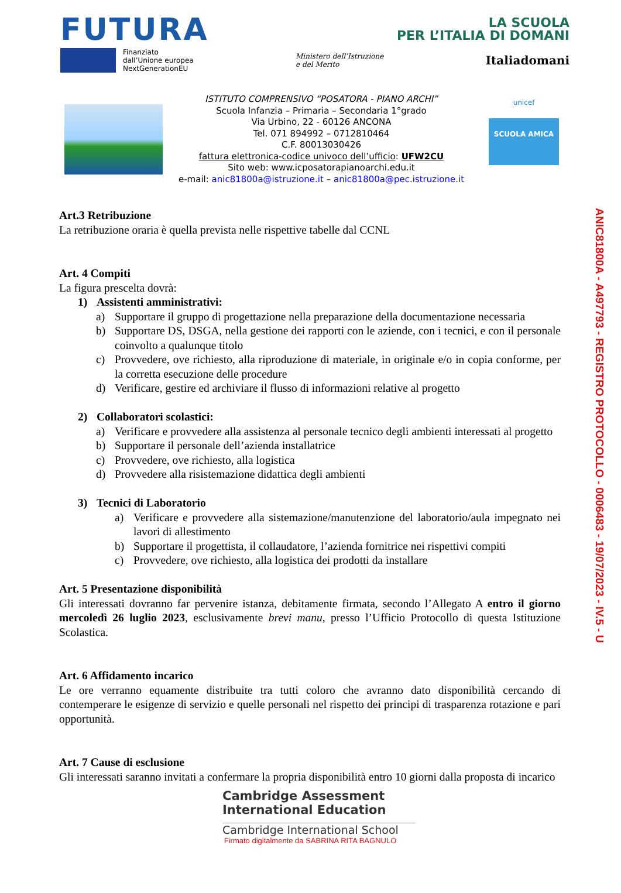FUTURA LA SCUOLA
PER L’ITALIA DI DOMANI
Finanziato
dall’Unione europea
NextGenerationEU Ministero dell’Istruzione
e del Merito Italiadomani
ISTITUTO COMPRENSIVO “POSATORA - PIANO ARCHI”
Scuola Infanzia – Primaria – Secondaria 1°grado
Via Urbino, 22 - 60126 ANCONA
Tel. 071 894992 – 0712810464
C.F. 80013030426
fattura elettronica-codice univoco dell’ufficio: UFW2CU
Sito web: www.icposatorapianoarchi.edu.it
e-mail: anic81800a@istruzione.it – anic81800a@pec.istruzione.it
unicef
SCUOLA AMICA
Art.3 Retribuzione
La retribuzione oraria è quella prevista nelle rispettive tabelle dal CCNL
Art. 4 Compiti
La figura prescelta dovrà:
1) Assistenti amministrativi:
a) Supportare il gruppo di progettazione nella preparazione della documentazione necessaria
b) Supportare DS, DSGA, nella gestione dei rapporti con le aziende, con i tecnici, e con il personale coinvolto a qualunque titolo
c) Provvedere, ove richiesto, alla riproduzione di materiale, in originale e/o in copia conforme, per la corretta esecuzione delle procedure
d) Verificare, gestire ed archiviare il flusso di informazioni relative al progetto
2) Collaboratori scolastici:
a) Verificare e provvedere alla assistenza al personale tecnico degli ambienti interessati al progetto
b) Supportare il personale dell’azienda installatrice
c) Provvedere, ove richiesto, alla logistica
d) Provvedere alla risistemazione didattica degli ambienti
3) Tecnici di Laboratorio
a) Verificare e provvedere alla sistemazione/manutenzione del laboratorio/aula impegnato nei lavori di allestimento
b) Supportare il progettista, il collaudatore, l’azienda fornitrice nei rispettivi compiti
c) Provvedere, ove richiesto, alla logistica dei prodotti da installare
Art. 5 Presentazione disponibilità
Gli interessati dovranno far pervenire istanza, debitamente firmata, secondo l’Allegato A entro il giorno mercoledì 26 luglio 2023, esclusivamente brevi manu, presso l’Ufficio Protocollo di questa Istituzione Scolastica.
Art. 6 Affidamento incarico
Le ore verranno equamente distribuite tra tutti coloro che avranno dato disponibilità cercando di contemperare le esigenze di servizio e quelle personali nel rispetto dei principi di trasparenza rotazione e pari opportunità.
Art. 7 Cause di esclusione
Gli interessati saranno invitati a confermare la propria disponibilità entro 10 giorni dalla proposta di incarico
Cambridge Assessment
International Education
Cambridge International School
Firmato digitalmente da SABRINA RITA BAGNULO
ANIC81800A - A497793 - REGISTRO PROTOCOLLO - 0006483 - 19/07/2023 - IV.5 - U